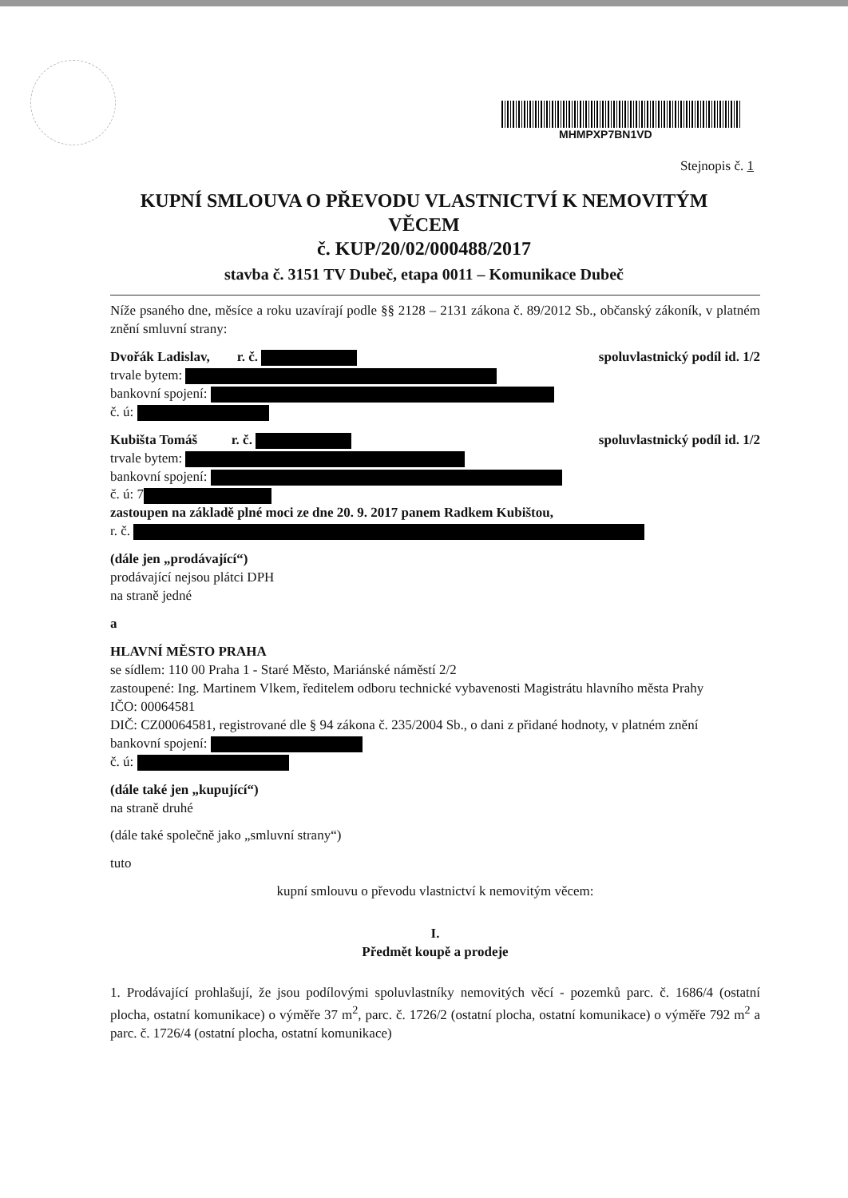MHMPXP7BN1VD
Stejnopis č. 1
KUPNÍ SMLOUVA O PŘEVODU VLASTNICTVÍ K NEMOVITÝM VĚCEM
č. KUP/20/02/000488/2017
stavba č. 3151 TV Dubeč, etapa 0011 – Komunikace Dubeč
Níže psaného dne, měsíce a roku uzavírají podle §§ 2128 – 2131 zákona č. 89/2012 Sb., občanský zákoník, v platném znění smluvní strany:
Dvořák Ladislav, r. č. spoluvlastnický podíl id. 1/2
trvale bytem:
bankovní spojení:
č. ú:
Kubišta Tomáš r. č. spoluvlastnický podíl id. 1/2
trvale bytem:
bankovní spojení:
č. ú: 7
zastoupen na základě plné moci ze dne 20. 9. 2017 panem Radkem Kubištou,
r. č.
(dále jen „prodávající“)
prodávající nejsou plátci DPH
na straně jedné
a
HLAVNÍ MĚSTO PRAHA
se sídlem: 110 00 Praha 1 - Staré Město, Mariánské náměstí 2/2
zastoupené: Ing. Martinem Vlkem, ředitelem odboru technické vybavenosti Magistrátu hlavního města Prahy
IČO: 00064581
DIČ: CZ00064581, registrované dle § 94 zákona č. 235/2004 Sb., o dani z přidané hodnoty, v platném znění
bankovní spojení:
č. ú:
(dále také jen „kupující“)
na straně druhé
(dále také společně jako „smluvní strany“)
tuto
kupní smlouvu o převodu vlastnictví k nemovitým věcem:
I.
Předmět koupě a prodeje
1. Prodávající prohlašují, že jsou podílovými spoluvlastníky nemovitých věcí - pozemků parc. č. 1686/4 (ostatní plocha, ostatní komunikace) o výměře 37 m<sup>2</sup>, parc. č. 1726/2 (ostatní plocha, ostatní komunikace) o výměře 792 m<sup>2</sup> a parc. č. 1726/4 (ostatní plocha, ostatní komunikace)